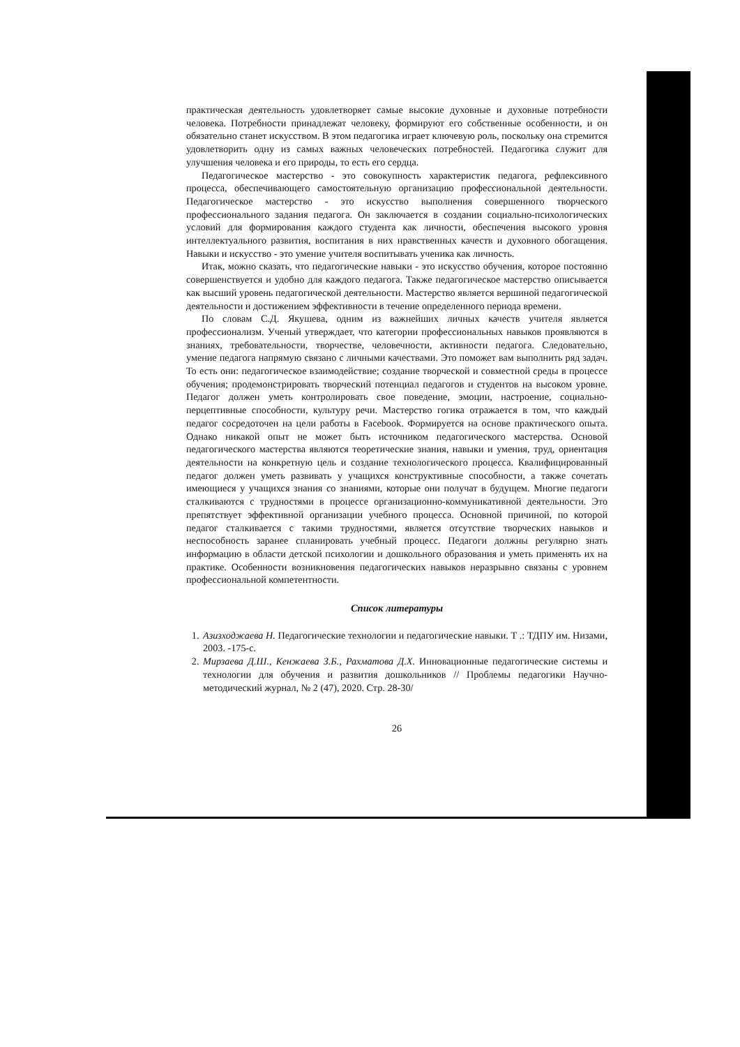практическая деятельность удовлетворяет самые высокие духовные и духовные потребности человека. Потребности принадлежат человеку, формируют его собственные особенности, и он обязательно станет искусством. В этом педагогика играет ключевую роль, поскольку она стремится удовлетворить одну из самых важных человеческих потребностей. Педагогика служит для улучшения человека и его природы, то есть его сердца.
Педагогическое мастерство - это совокупность характеристик педагога, рефлексивного процесса, обеспечивающего самостоятельную организацию профессиональной деятельности. Педагогическое мастерство - это искусство выполнения совершенного творческого профессионального задания педагога. Он заключается в создании социально-психологических условий для формирования каждого студента как личности, обеспечения высокого уровня интеллектуального развития, воспитания в них нравственных качеств и духовного обогащения. Навыки и искусство - это умение учителя воспитывать ученика как личность.
Итак, можно сказать, что педагогические навыки - это искусство обучения, которое постоянно совершенствуется и удобно для каждого педагога. Также педагогическое мастерство описывается как высший уровень педагогической деятельности. Мастерство является вершиной педагогической деятельности и достижением эффективности в течение определенного периода времени.
По словам С.Д. Якушева, одним из важнейших личных качеств учителя является профессионализм. Ученый утверждает, что категории профессиональных навыков проявляются в знаниях, требовательности, творчестве, человечности, активности педагога. Следовательно, умение педагога напрямую связано с личными качествами. Это поможет вам выполнить ряд задач. То есть они: педагогическое взаимодействие; создание творческой и совместной среды в процессе обучения; продемонстрировать творческий потенциал педагогов и студентов на высоком уровне. Педагог должен уметь контролировать свое поведение, эмоции, настроение, социально-перцептивные способности, культуру речи. Мастерство гогика отражается в том, что каждый педагог сосредоточен на цели работы в Facebook. Формируется на основе практического опыта. Однако никакой опыт не может быть источником педагогического мастерства. Основой педагогического мастерства являются теоретические знания, навыки и умения, труд, ориентация деятельности на конкретную цель и создание технологического процесса. Квалифицированный педагог должен уметь развивать у учащихся конструктивные способности, а также сочетать имеющиеся у учащихся знания со знаниями, которые они получат в будущем. Многие педагоги сталкиваются с трудностями в процессе организационно-коммуникативной деятельности. Это препятствует эффективной организации учебного процесса. Основной причиной, по которой педагог сталкивается с такими трудностями, является отсутствие творческих навыков и неспособность заранее спланировать учебный процесс. Педагоги должны регулярно знать информацию в области детской психологии и дошкольного образования и уметь применять их на практике. Особенности возникновения педагогических навыков неразрывно связаны с уровнем профессиональной компетентности.
Список литературы
1. Азизходжаева Н. Педагогические технологии и педагогические навыки. Т .: ТДПУ им. Низами, 2003. -175-с.
2. Мирзаева Д.Ш., Кенжаева З.Б., Рахматова Д.Х. Инновационные педагогические системы и технологии для обучения и развития дошкольников // Проблемы педагогики Научно-методический журнал, № 2 (47), 2020. Стр. 28-30/
26